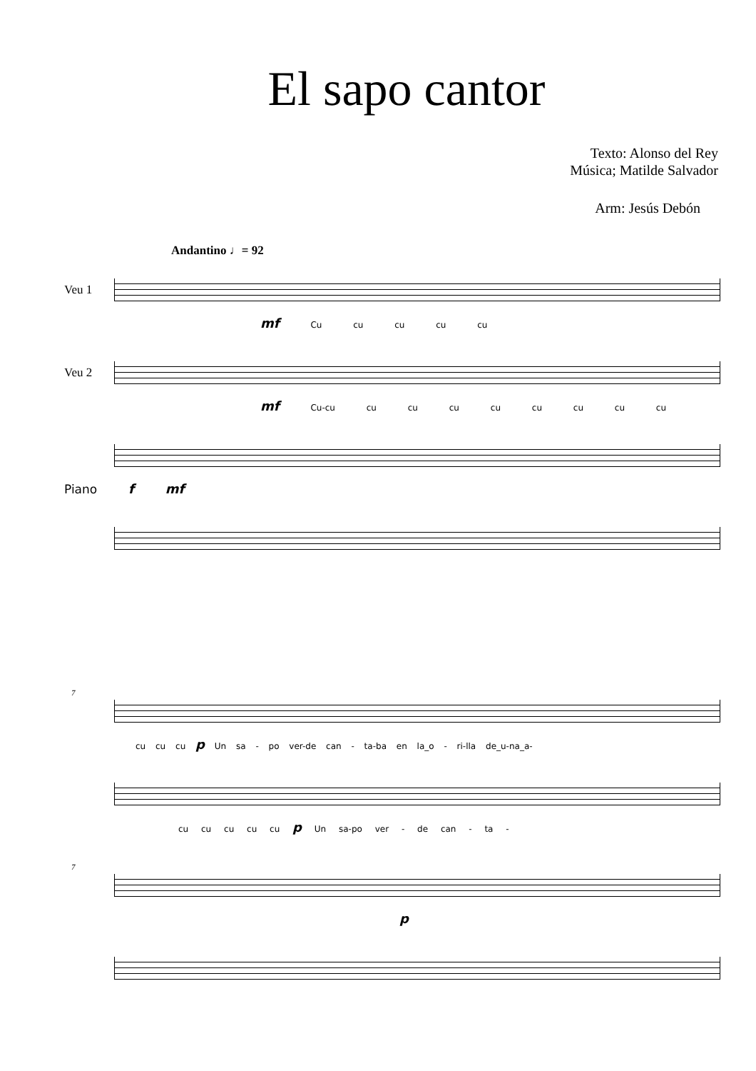El sapo cantor
Texto: Alonso del Rey
Música; Matilde Salvador
Arm: Jesús Debón
Andantino ♩= 92
Veu 1
mf Cu cu cu cu cu
Veu 2
mf Cu-cu cu cu cu cu cu cu cu cu
Piano f mf
7
cu cu cu p Un sa - po ver-de can - ta-ba en la_o - ri-lla de_u-na_a-
cu cu cu cu cu p Un sa-po ver - de can - ta -
7
p